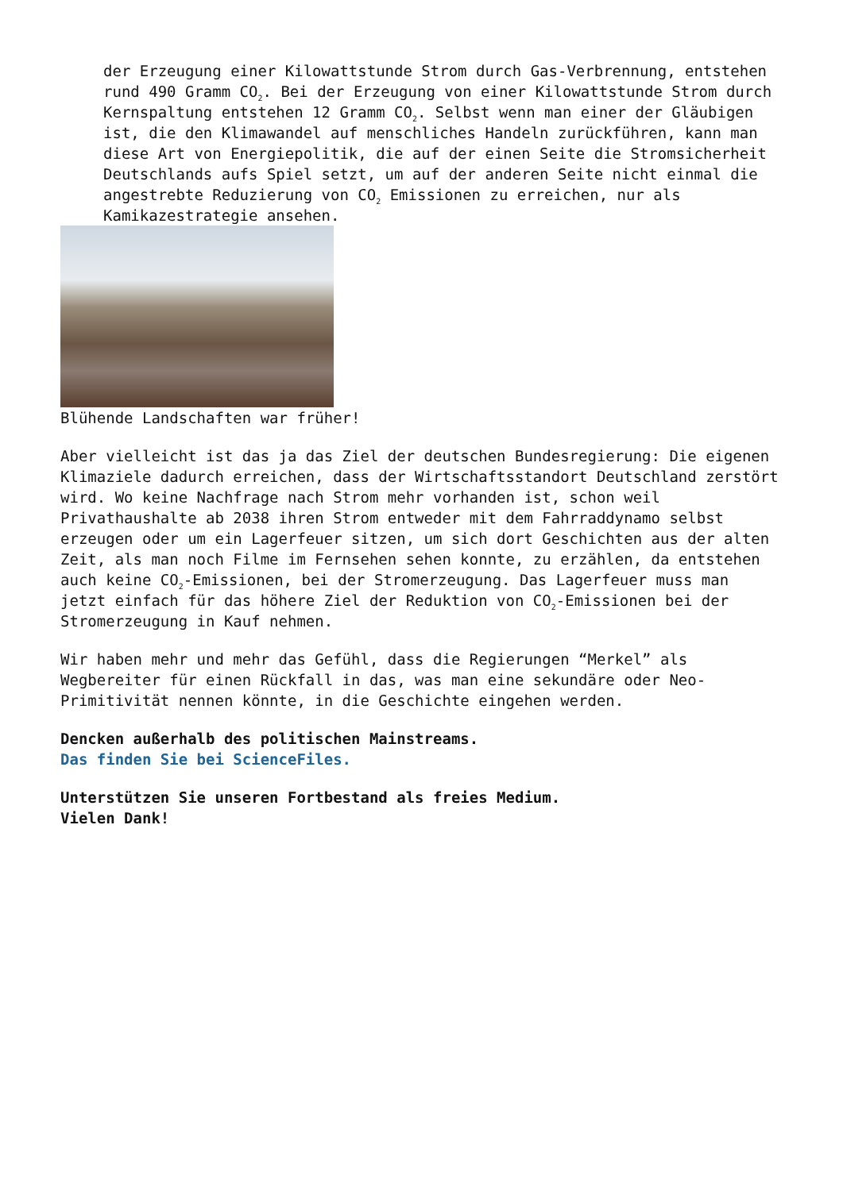der Erzeugung einer Kilowattstunde Strom durch Gas-Verbrennung, entstehen rund 490 Gramm CO<sub>2</sub>. Bei der Erzeugung von einer Kilowattstunde Strom durch Kernspaltung entstehen 12 Gramm CO<sub>2</sub>. Selbst wenn man einer der Gläubigen ist, die den Klimawandel auf menschliches Handeln zurückführen, kann man diese Art von Energiepolitik, die auf der einen Seite die Stromsicherheit Deutschlands aufs Spiel setzt, um auf der anderen Seite nicht einmal die angestrebte Reduzierung von CO<sub>2</sub> Emissionen zu erreichen, nur als Kamikazestrategie ansehen.
Blühende Landschaften war früher!
Aber vielleicht ist das ja das Ziel der deutschen Bundesregierung: Die eigenen Klimaziele dadurch erreichen, dass der Wirtschaftsstandort Deutschland zerstört wird. Wo keine Nachfrage nach Strom mehr vorhanden ist, schon weil Privathaushalte ab 2038 ihren Strom entweder mit dem Fahrraddynamo selbst erzeugen oder um ein Lagerfeuer sitzen, um sich dort Geschichten aus der alten Zeit, als man noch Filme im Fernsehen sehen konnte, zu erzählen, da entstehen auch keine CO<sub>2</sub>-Emissionen, bei der Stromerzeugung. Das Lagerfeuer muss man jetzt einfach für das höhere Ziel der Reduktion von CO<sub>2</sub>-Emissionen bei der Stromerzeugung in Kauf nehmen.
Wir haben mehr und mehr das Gefühl, dass die Regierungen “Merkel” als Wegbereiter für einen Rückfall in das, was man eine sekundäre oder Neo-Primitivität nennen könnte, in die Geschichte eingehen werden.
Dencken außerhalb des politischen Mainstreams.
Das finden Sie bei ScienceFiles.
Unterstützen Sie unseren Fortbestand als freies Medium.
Vielen Dank!